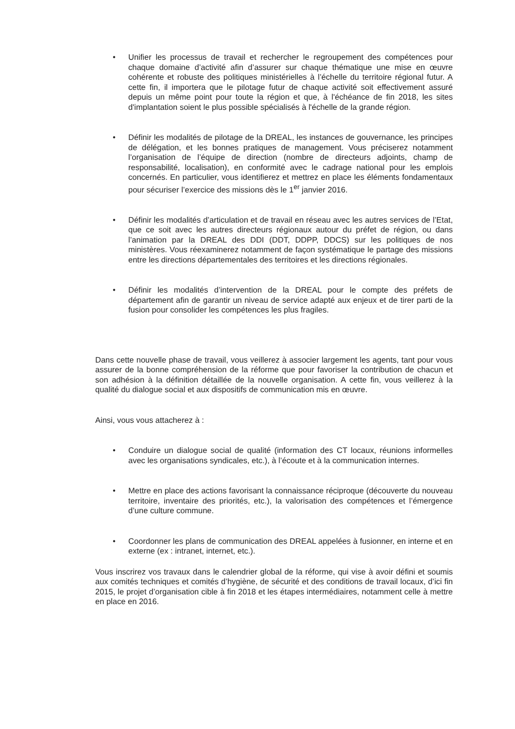• Unifier les processus de travail et rechercher le regroupement des compétences pour chaque domaine d’activité afin d’assurer sur chaque thématique une mise en œuvre cohérente et robuste des politiques ministérielles à l’échelle du territoire régional futur. A cette fin, il importera que le pilotage futur de chaque activité soit effectivement assuré depuis un même point pour toute la région et que, à l'échéance de fin 2018, les sites d'implantation soient le plus possible spécialisés à l'échelle de la grande région.
• Définir les modalités de pilotage de la DREAL, les instances de gouvernance, les principes de délégation, et les bonnes pratiques de management. Vous préciserez notamment l’organisation de l’équipe de direction (nombre de directeurs adjoints, champ de responsabilité, localisation), en conformité avec le cadrage national pour les emplois concernés. En particulier, vous identifierez et mettrez en place les éléments fondamentaux pour sécuriser l’exercice des missions dès le 1<sup>er</sup> janvier 2016.
• Définir les modalités d’articulation et de travail en réseau avec les autres services de l’Etat, que ce soit avec les autres directeurs régionaux autour du préfet de région, ou dans l’animation par la DREAL des DDI (DDT, DDPP, DDCS) sur les politiques de nos ministères. Vous réexaminerez notamment de façon systématique le partage des missions entre les directions départementales des territoires et les directions régionales.
• Définir les modalités d’intervention de la DREAL pour le compte des préfets de département afin de garantir un niveau de service adapté aux enjeux et de tirer parti de la fusion pour consolider les compétences les plus fragiles.
Dans cette nouvelle phase de travail, vous veillerez à associer largement les agents, tant pour vous assurer de la bonne compréhension de la réforme que pour favoriser la contribution de chacun et son adhésion à la définition détaillée de la nouvelle organisation. A cette fin, vous veillerez à la qualité du dialogue social et aux dispositifs de communication mis en œuvre.
Ainsi, vous vous attacherez à :
• Conduire un dialogue social de qualité (information des CT locaux, réunions informelles avec les organisations syndicales, etc.), à l’écoute et à la communication internes.
• Mettre en place des actions favorisant la connaissance réciproque (découverte du nouveau territoire, inventaire des priorités, etc.), la valorisation des compétences et l’émergence d’une culture commune.
• Coordonner les plans de communication des DREAL appelées à fusionner, en interne et en externe (ex : intranet, internet, etc.).
Vous inscrirez vos travaux dans le calendrier global de la réforme, qui vise à avoir défini et soumis aux comités techniques et comités d’hygiène, de sécurité et des conditions de travail locaux, d’ici fin 2015, le projet d’organisation cible à fin 2018 et les étapes intermédiaires, notamment celle à mettre en place en 2016.